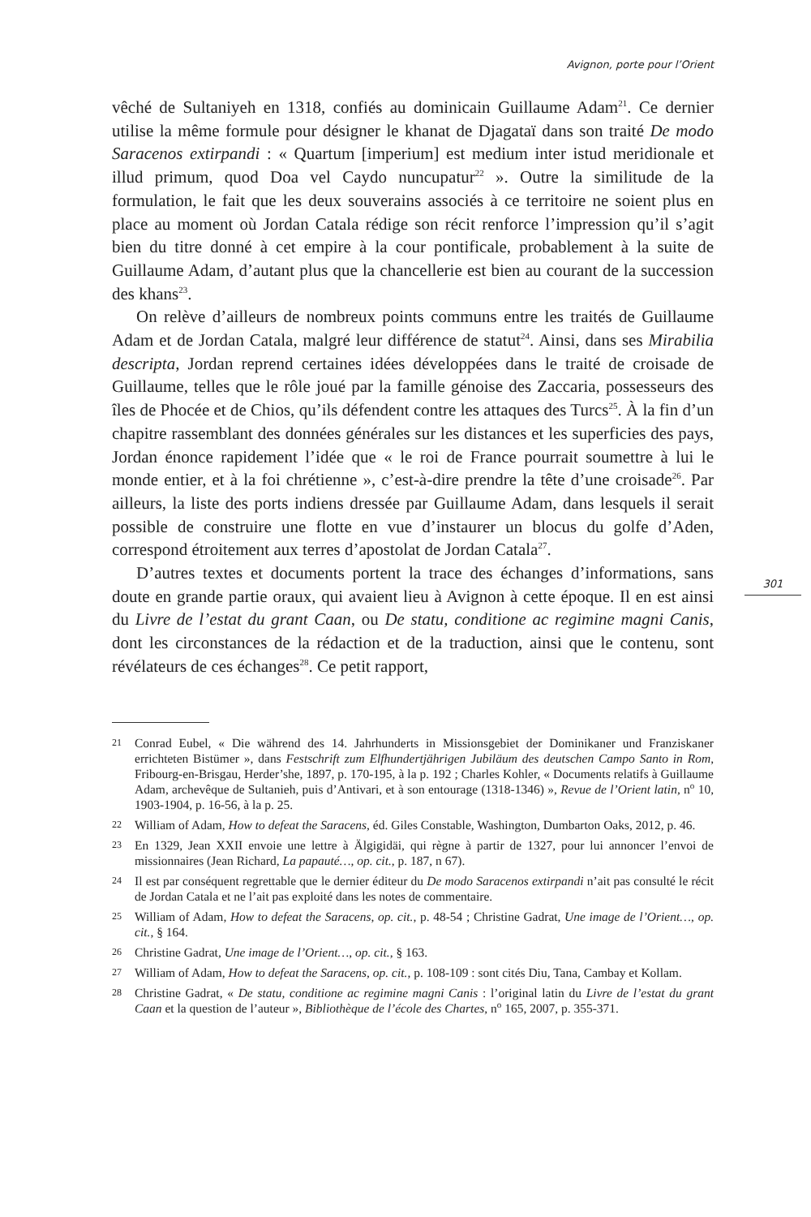Avignon, porte pour l’Orient
vêché de Sultaniyeh en 1318, confiés au dominicain Guillaume Adam<sup>21</sup>. Ce dernier utilise la même formule pour désigner le khanat de Djagataï dans son traité De modo Saracenos extirpandi : « Quartum [imperium] est medium inter istud meridionale et illud primum, quod Doa vel Caydo nuncupatur<sup>22</sup> ». Outre la similitude de la formulation, le fait que les deux souverains associés à ce territoire ne soient plus en place au moment où Jordan Catala rédige son récit renforce l’impression qu’il s’agit bien du titre donné à cet empire à la cour pontificale, probablement à la suite de Guillaume Adam, d’autant plus que la chancellerie est bien au courant de la succession des khans<sup>23</sup>.
On relève d’ailleurs de nombreux points communs entre les traités de Guillaume Adam et de Jordan Catala, malgré leur différence de statut<sup>24</sup>. Ainsi, dans ses Mirabilia descripta, Jordan reprend certaines idées développées dans le traité de croisade de Guillaume, telles que le rôle joué par la famille génoise des Zaccaria, possesseurs des îles de Phocée et de Chios, qu’ils défendent contre les attaques des Turcs<sup>25</sup>. À la fin d’un chapitre rassemblant des données générales sur les distances et les superficies des pays, Jordan énonce rapidement l’idée que « le roi de France pourrait soumettre à lui le monde entier, et à la foi chrétienne », c’est-à-dire prendre la tête d’une croisade<sup>26</sup>. Par ailleurs, la liste des ports indiens dressée par Guillaume Adam, dans lesquels il serait possible de construire une flotte en vue d’instaurer un blocus du golfe d’Aden, correspond étroitement aux terres d’apostolat de Jordan Catala<sup>27</sup>.
D’autres textes et documents portent la trace des échanges d’informations, sans doute en grande partie oraux, qui avaient lieu à Avignon à cette époque. Il en est ainsi du Livre de l’estat du grant Caan, ou De statu, conditione ac regimine magni Canis, dont les circonstances de la rédaction et de la traduction, ainsi que le contenu, sont révélateurs de ces échanges<sup>28</sup>. Ce petit rapport,
301
21 Conrad Eubel, « Die während des 14. Jahrhunderts in Missionsgebiet der Dominikaner und Franziskaner errichteten Bistümer », dans Festschrift zum Elfhundertjährigen Jubiläum des deutschen Campo Santo in Rom, Fribourg-en-Brisgau, Herder’she, 1897, p. 170-195, à la p. 192 ; Charles Kohler, « Documents relatifs à Guillaume Adam, archevêque de Sultanieh, puis d’Antivari, et à son entourage (1318-1346) », Revue de l’Orient latin, n<sup>o</sup> 10, 1903-1904, p. 16-56, à la p. 25.
22 William of Adam, How to defeat the Saracens, éd. Giles Constable, Washington, Dumbarton Oaks, 2012, p. 46.
23 En 1329, Jean XXII envoie une lettre à Älgigidäi, qui règne à partir de 1327, pour lui annoncer l’envoi de missionnaires (Jean Richard, La papauté…, op. cit., p. 187, n 67).
24 Il est par conséquent regrettable que le dernier éditeur du De modo Saracenos extirpandi n’ait pas consulté le récit de Jordan Catala et ne l’ait pas exploité dans les notes de commentaire.
25 William of Adam, How to defeat the Saracens, op. cit., p. 48-54 ; Christine Gadrat, Une image de l’Orient…, op. cit., § 164.
26 Christine Gadrat, Une image de l’Orient…, op. cit., § 163.
27 William of Adam, How to defeat the Saracens, op. cit., p. 108-109 : sont cités Diu, Tana, Cambay et Kollam.
28 Christine Gadrat, « De statu, conditione ac regimine magni Canis : l’original latin du Livre de l’estat du grant Caan et la question de l’auteur », Bibliothèque de l’école des Chartes, n<sup>o</sup> 165, 2007, p. 355-371.